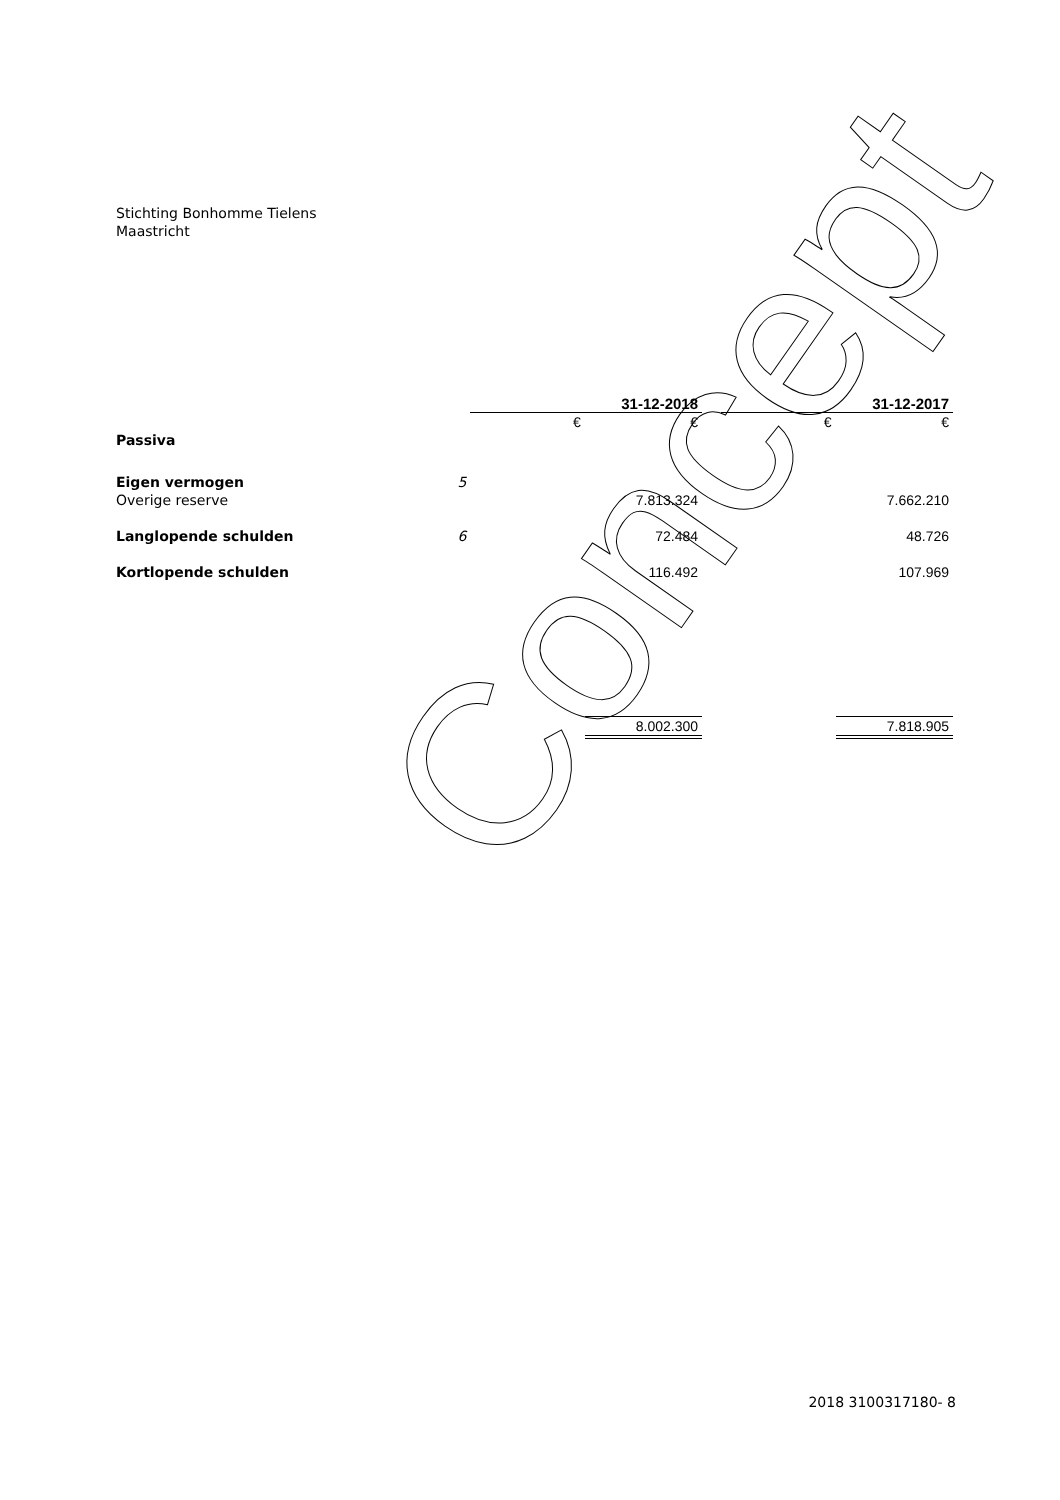Stichting Bonhomme Tielens
Maastricht
| | | | 31-12-2018 | | | 31-12-2017 |
| | | € | € | | € | € |
| Passiva | | | | | | |
| Eigen vermogen | 5 | | | | | |
| Overige reserve | | | 7.813.324 | | | 7.662.210 |
| Langlopende schulden | 6 | | 72.484 | | | 48.726 |
| Kortlopende schulden | | | 116.492 | | | 107.969 |
| | | | 8.002.300 | | | 7.818.905 |
2018 3100317180- 8
Concept